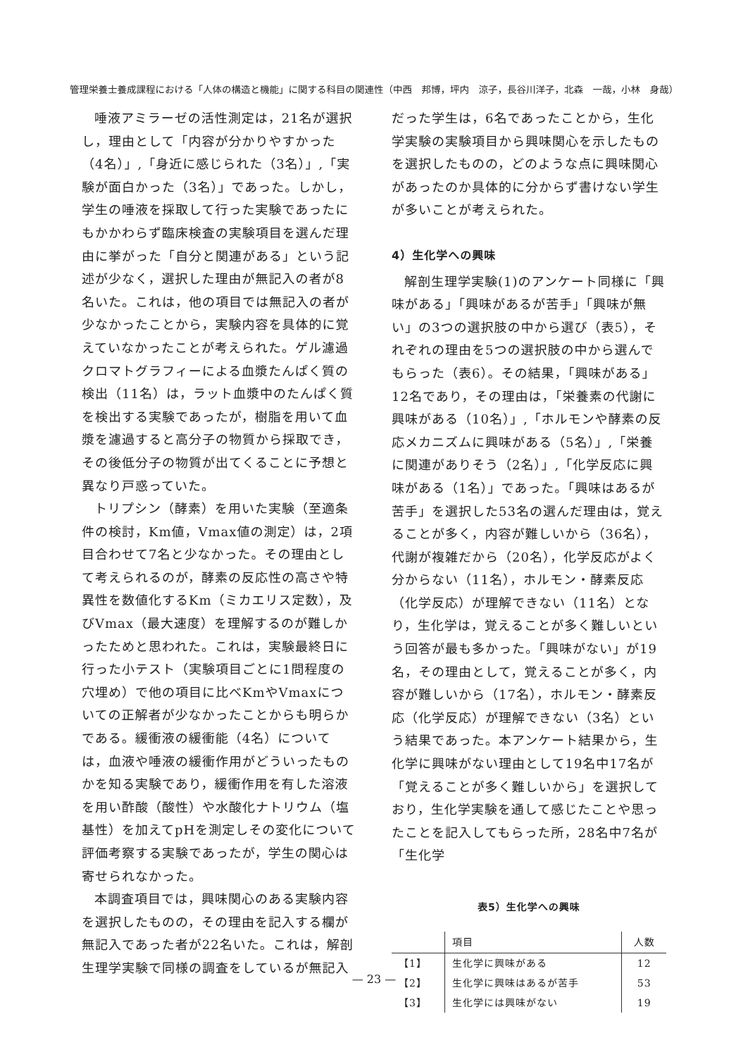管理栄養士養成課程における「人体の構造と機能」に関する科目の関連性（中西　邦博，坪内　涼子，長谷川洋子，北森　一哉，小林　身哉）
唾液アミラーゼの活性測定は，21名が選択し，理由として「内容が分かりやすかった（4名）」,「身近に感じられた（3名）」,「実験が面白かった（3名）」であった。しかし，学生の唾液を採取して行った実験であったにもかかわらず臨床検査の実験項目を選んだ理由に挙がった「自分と関連がある」という記述が少なく，選択した理由が無記入の者が8名いた。これは，他の項目では無記入の者が少なかったことから，実験内容を具体的に覚えていなかったことが考えられた。ゲル濾過クロマトグラフィーによる血漿たんぱく質の検出（11名）は，ラット血漿中のたんぱく質を検出する実験であったが，樹脂を用いて血漿を濾過すると高分子の物質から採取でき，その後低分子の物質が出てくることに予想と異なり戸惑っていた。
トリプシン（酵素）を用いた実験（至適条件の検討，Km値，Vmax値の測定）は，2項目合わせて7名と少なかった。その理由として考えられるのが，酵素の反応性の高さや特異性を数値化するKm（ミカエリス定数），及びVmax（最大速度）を理解するのが難しかったためと思われた。これは，実験最終日に行った小テスト（実験項目ごとに1問程度の穴埋め）で他の項目に比べKmやVmaxについての正解者が少なかったことからも明らかである。緩衝液の緩衝能（4名）については，血液や唾液の緩衝作用がどういったものかを知る実験であり，緩衝作用を有した溶液を用い酢酸（酸性）や水酸化ナトリウム（塩基性）を加えてpHを測定しその変化について評価考察する実験であったが，学生の関心は寄せられなかった。
本調査項目では，興味関心のある実験内容を選択したものの，その理由を記入する欄が無記入であった者が22名いた。これは，解剖生理学実験で同様の調査をしているが無記入
だった学生は，6名であったことから，生化学実験の実験項目から興味関心を示したものを選択したものの，どのような点に興味関心があったのか具体的に分からず書けない学生が多いことが考えられた。
4）生化学への興味
解剖生理学実験(1)のアンケート同様に「興味がある」「興味があるが苦手」「興味が無い」の3つの選択肢の中から選び（表5），それぞれの理由を5つの選択肢の中から選んでもらった（表6）。その結果，「興味がある」12名であり，その理由は，「栄養素の代謝に興味がある（10名）」,「ホルモンや酵素の反応メカニズムに興味がある（5名）」,「栄養に関連がありそう（2名）」,「化学反応に興味がある（1名）」であった。「興味はあるが苦手」を選択した53名の選んだ理由は，覚えることが多く，内容が難しいから（36名），代謝が複雑だから（20名），化学反応がよく分からない（11名），ホルモン・酵素反応（化学反応）が理解できない（11名）となり，生化学は，覚えることが多く難しいという回答が最も多かった。「興味がない」が19名，その理由として，覚えることが多く，内容が難しいから（17名），ホルモン・酵素反応（化学反応）が理解できない（3名）という結果であった。本アンケート結果から，生化学に興味がない理由として19名中17名が「覚えることが多く難しいから」を選択しており，生化学実験を通して感じたことや思ったことを記入してもらった所，28名中7名が「生化学
表5）生化学への興味
| | 項目 | 人数 |
| --- | --- | --- |
| 【1】 | 生化学に興味がある | 12 |
| 【2】 | 生化学に興味はあるが苦手 | 53 |
| 【3】 | 生化学には興味がない | 19 |
— 23 —